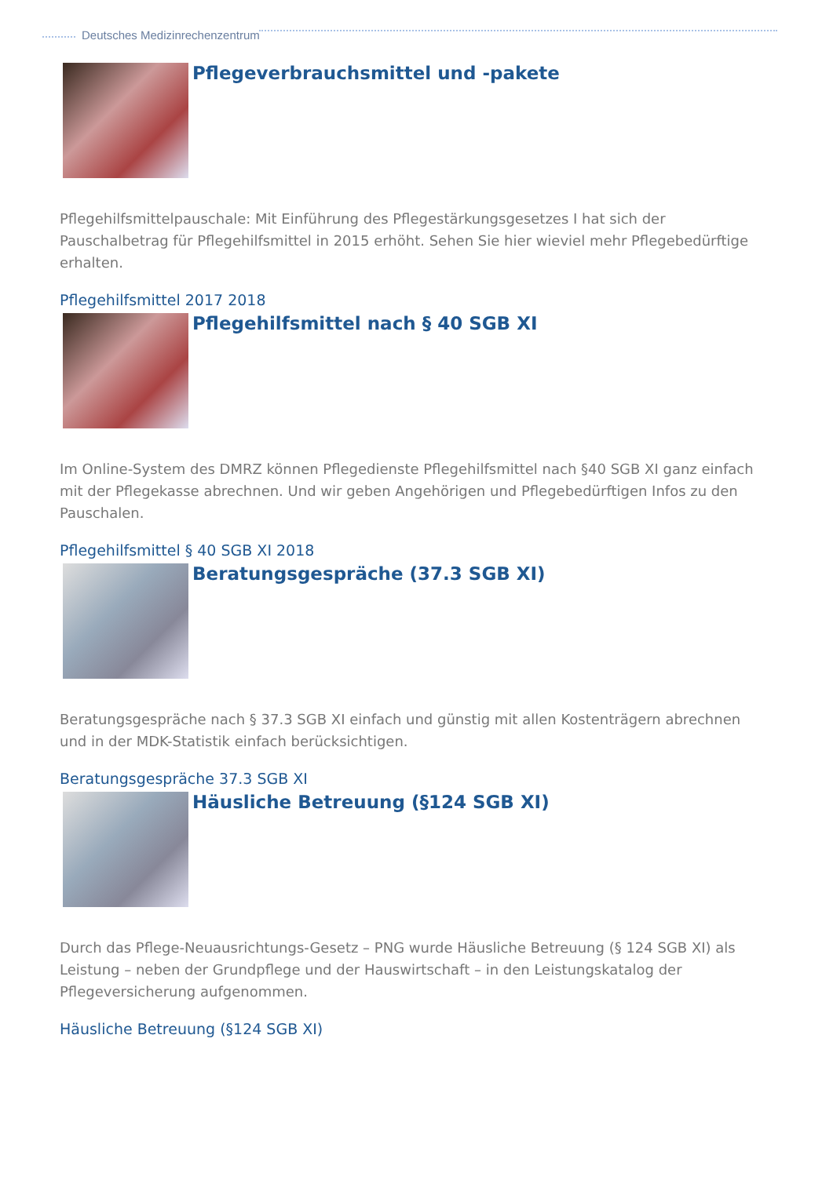Deutsches Medizinrechenzentrum
Pflegeverbrauchsmittel und -pakete
Pflegehilfsmittelpauschale: Mit Einführung des Pflegestärkungsgesetzes I hat sich der Pauschalbetrag für Pflegehilfsmittel in 2015 erhöht. Sehen Sie hier wieviel mehr Pflegebedürftige erhalten.
Pflegehilfsmittel 2017 2018
Pflegehilfsmittel nach § 40 SGB XI
Im Online-System des DMRZ können Pflegedienste Pflegehilfsmittel nach §40 SGB XI ganz einfach mit der Pflegekasse abrechnen. Und wir geben Angehörigen und Pflegebedürftigen Infos zu den Pauschalen.
Pflegehilfsmittel § 40 SGB XI 2018
Beratungsgespräche (37.3 SGB XI)
Beratungsgespräche nach § 37.3 SGB XI einfach und günstig mit allen Kostenträgern abrechnen und in der MDK-Statistik einfach berücksichtigen.
Beratungsgespräche 37.3 SGB XI
Häusliche Betreuung (§124 SGB XI)
Durch das Pflege-Neuausrichtungs-Gesetz – PNG wurde Häusliche Betreuung (§ 124 SGB XI) als Leistung – neben der Grundpflege und der Hauswirtschaft – in den Leistungskatalog der Pflegeversicherung aufgenommen.
Häusliche Betreuung (§124 SGB XI)